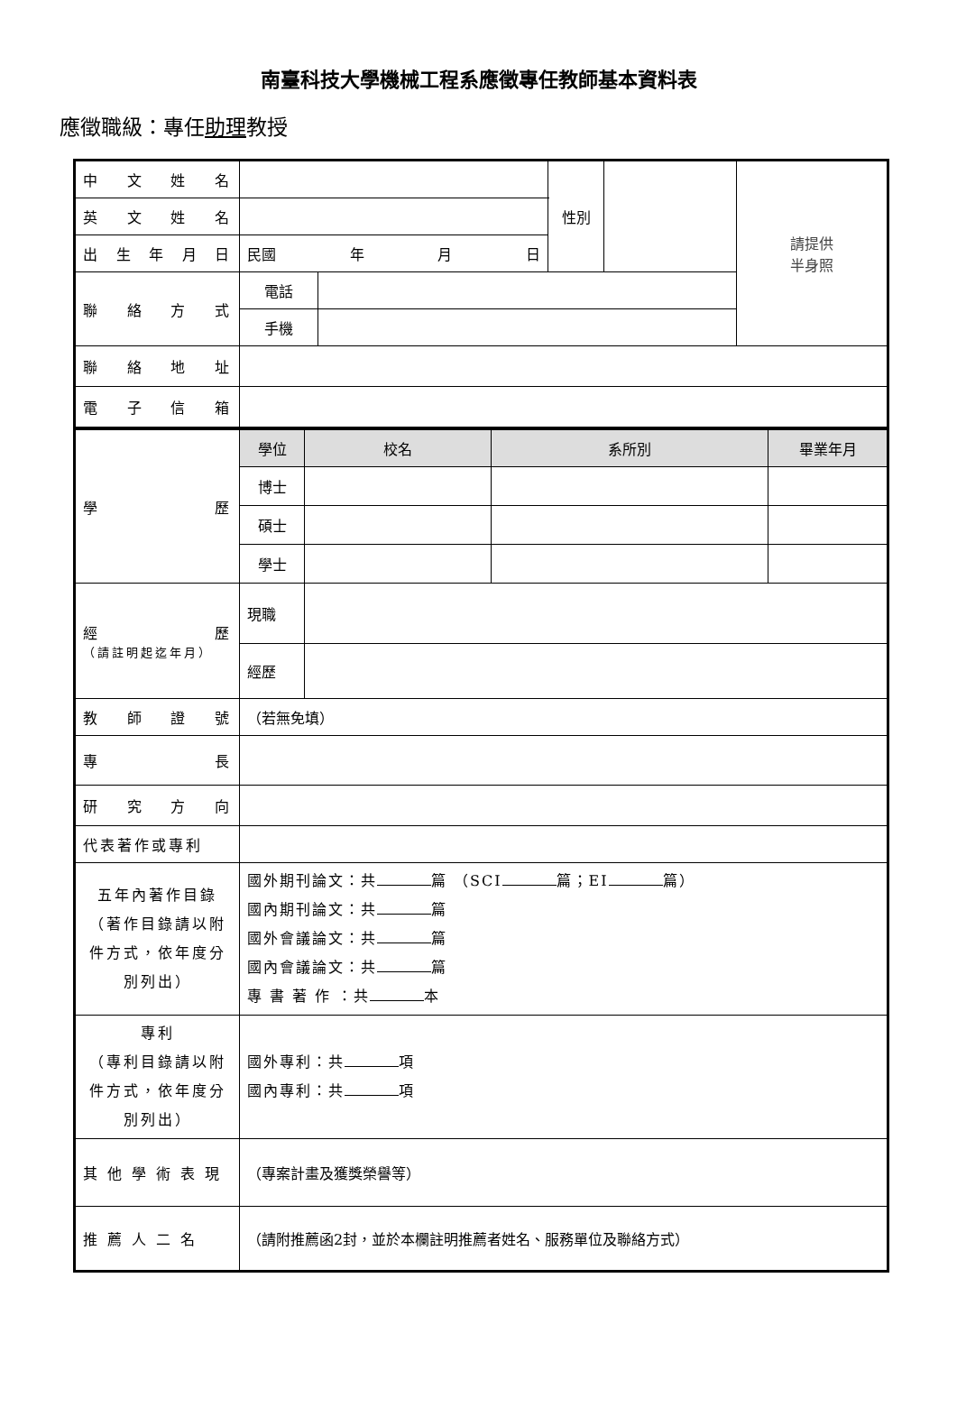南臺科技大學機械工程系應徵專任教師基本資料表
應徵職級：專任助理教授
| 中 文 姓 名 | | | 性別 | | 請提供 半身照 |
| 英 文 姓 名 | | | | | |
| 出 生 年 月 日 | 民國 年 月 日 | | | | |
| 聯 絡 方 式 | 電話 | | | | |
| | 手機 | | | | |
| 聯 絡 地 址 | | | | | |
| 電 子 信 箱 | | | | | |
| 學 歷 | 學位 | 校名 | 系所別 | 畢業年月 |
| | 博士 | | | |
| | 碩士 | | | |
| | 學士 | | | |
| 經 歷 （請註明起迄年月） | 現職 | | | |
| | 經歷 | | | |
| 教 師 證 號 | （若無免填） | | | |
| 專 長 | | | | |
| 研 究 方 向 | | | | |
| 代表著作或專利 | | | | |
| 五年內著作目錄（著作目錄請以附件方式，依年度分別列出） | 國外期刊論文：共 篇 （SCI 篇；EI 篇） 國內期刊論文：共 篇 國外會議論文：共 篇 國內會議論文：共 篇 專 書 著 作 ：共 本 | | | |
| 專利 （專利目錄請以附件方式，依年度分別列出） | 國外專利：共 項 國內專利：共 項 | | | |
| 其 他 學 術 表 現 | （專案計畫及獲獎榮譽等） | | | |
| 推 薦 人 二 名 | （請附推薦函2封，並於本欄註明推薦者姓名、服務單位及聯絡方式） | | | |